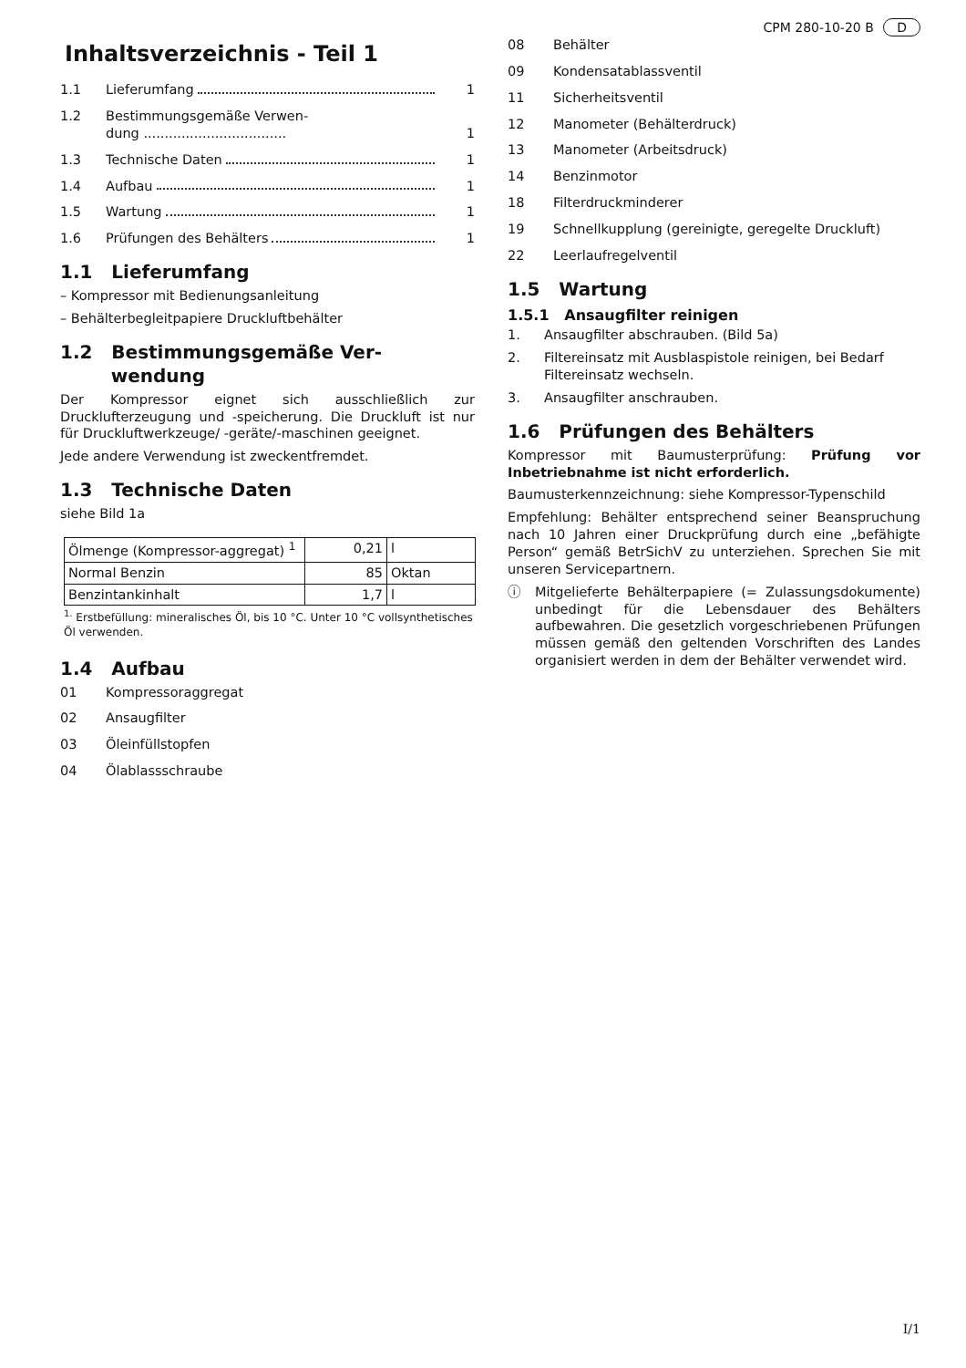CPM 280-10-20 B D
Inhaltsverzeichnis - Teil 1
1.1 Lieferumfang 1
1.2 Bestimmungsgemäße Verwen-
dung ..................................
1
1.3 Technische Daten 1
1.4 Aufbau 1
1.5 Wartung 1
1.6 Prüfungen des Behälters 1
1.1 Lieferumfang
– Kompressor mit Bedienungsanleitung
– Behälterbegleitpapiere Druckluftbehälter
1.2 Bestimmungsgemäße Ver-
wendung
Der Kompressor eignet sich ausschließlich zur Drucklufterzeugung und -speicherung. Die Druckluft ist nur für Druckluftwerkzeuge/ -geräte/-maschinen geeignet.
Jede andere Verwendung ist zweckentfremdet.
1.3 Technische Daten
siehe Bild 1a
| Ölmenge (Kompressor-aggregat) <sup>1</sup> | 0,21 | l |
| Normal Benzin | 85 | Oktan |
| Benzintankinhalt | 1,7 | l |
<sup>1.</sup> Erstbefüllung: mineralisches Öl, bis 10 °C. Unter 10 °C vollsynthetisches Öl verwenden.
1.4 Aufbau
01 Kompressoraggregat
02 Ansaugfilter
03 Öleinfüllstopfen
04 Ölablassschraube
08 Behälter
09 Kondensatablassventil
11 Sicherheitsventil
12 Manometer (Behälterdruck)
13 Manometer (Arbeitsdruck)
14 Benzinmotor
18 Filterdruckminderer
19 Schnellkupplung (gereinigte, geregelte Druckluft)
22 Leerlaufregelventil
1.5 Wartung
1.5.1 Ansaugfilter reinigen
1. Ansaugfilter abschrauben. (Bild 5a)
2. Filtereinsatz mit Ausblaspistole reinigen, bei Bedarf Filtereinsatz wechseln.
3. Ansaugfilter anschrauben.
1.6 Prüfungen des Behälters
Kompressor mit Baumusterprüfung: Prüfung vor Inbetriebnahme ist nicht erforderlich.
Baumusterkennzeichnung: siehe Kompressor-Typenschild
Empfehlung: Behälter entsprechend seiner Beanspruchung nach 10 Jahren einer Druckprüfung durch eine „befähigte Person“ gemäß BetrSichV zu unterziehen. Sprechen Sie mit unseren Servicepartnern.
ⓘ Mitgelieferte Behälterpapiere (= Zulassungsdokumente) unbedingt für die Lebensdauer des Behälters aufbewahren. Die gesetzlich vorgeschriebenen Prüfungen müssen gemäß den geltenden Vorschriften des Landes organisiert werden in dem der Behälter verwendet wird.
I/1